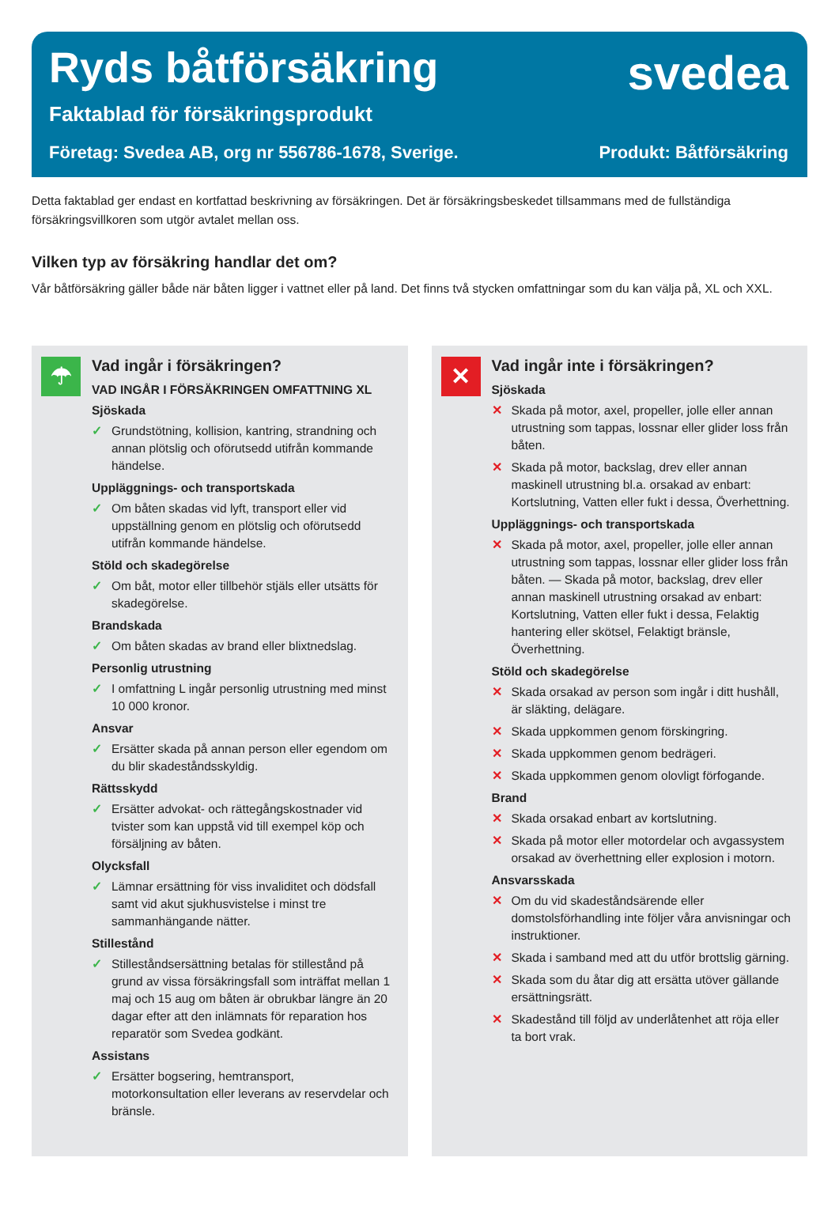Ryds båtförsäkring
svedea
Faktablad för försäkringsprodukt
Företag: Svedea AB, org nr 556786-1678, Sverige.
Produkt: Båtförsäkring
Detta faktablad ger endast en kortfattad beskrivning av försäkringen. Det är försäkringsbeskedet tillsammans med de fullständiga försäkringsvillkoren som utgör avtalet mellan oss.
Vilken typ av försäkring handlar det om?
Vår båtförsäkring gäller både när båten ligger i vattnet eller på land. Det finns två stycken omfattningar som du kan välja på, XL och XXL.
☂
Vad ingår i försäkringen?
VAD INGÅR I FÖRSÄKRINGEN OMFATTNING XL
Sjöskada
✓ Grundstötning, kollision, kantring, strandning och annan plötslig och oförutsedd utifrån kommande händelse.
Uppläggnings- och transportskada
✓ Om båten skadas vid lyft, transport eller vid uppställning genom en plötslig och oförutsedd utifrån kommande händelse.
Stöld och skadegörelse
✓ Om båt, motor eller tillbehör stjäls eller utsätts för skadegörelse.
Brandskada
✓ Om båten skadas av brand eller blixtnedslag.
Personlig utrustning
✓ I omfattning L ingår personlig utrustning med minst 10 000 kronor.
Ansvar
✓ Ersätter skada på annan person eller egendom om du blir skadeståndsskyldig.
Rättsskydd
✓ Ersätter advokat- och rättegångskostnader vid tvister som kan uppstå vid till exempel köp och försäljning av båten.
Olycksfall
✓ Lämnar ersättning för viss invaliditet och dödsfall samt vid akut sjukhusvistelse i minst tre sammanhängande nätter.
Stillestånd
✓ Stilleståndsersättning betalas för stillestånd på grund av vissa försäkringsfall som inträffat mellan 1 maj och 15 aug om båten är obrukbar längre än 20 dagar efter att den inlämnats för reparation hos reparatör som Svedea godkänt.
Assistans
✓ Ersätter bogsering, hemtransport, motorkonsultation eller leverans av reservdelar och bränsle.
✕
Vad ingår inte i försäkringen?
Sjöskada
✕ Skada på motor, axel, propeller, jolle eller annan utrustning som tappas, lossnar eller glider loss från båten.
✕ Skada på motor, backslag, drev eller annan maskinell utrustning bl.a. orsakad av enbart: Kortslutning, Vatten eller fukt i dessa, Överhettning.
Uppläggnings- och transportskada
✕ Skada på motor, axel, propeller, jolle eller annan utrustning som tappas, lossnar eller glider loss från båten. — Skada på motor, backslag, drev eller annan maskinell utrustning orsakad av enbart: Kortslutning, Vatten eller fukt i dessa, Felaktig hantering eller skötsel, Felaktigt bränsle, Överhettning.
Stöld och skadegörelse
✕ Skada orsakad av person som ingår i ditt hushåll, är släkting, delägare.
✕ Skada uppkommen genom förskingring.
✕ Skada uppkommen genom bedrägeri.
✕ Skada uppkommen genom olovligt förfogande.
Brand
✕ Skada orsakad enbart av kortslutning.
✕ Skada på motor eller motordelar och avgassystem orsakad av överhettning eller explosion i motorn.
Ansvarsskada
✕ Om du vid skadeståndsärende eller domstolsförhandling inte följer våra anvisningar och instruktioner.
✕ Skada i samband med att du utför brottslig gärning.
✕ Skada som du åtar dig att ersätta utöver gällande ersättningsrätt.
✕ Skadestånd till följd av underlåtenhet att röja eller ta bort vrak.